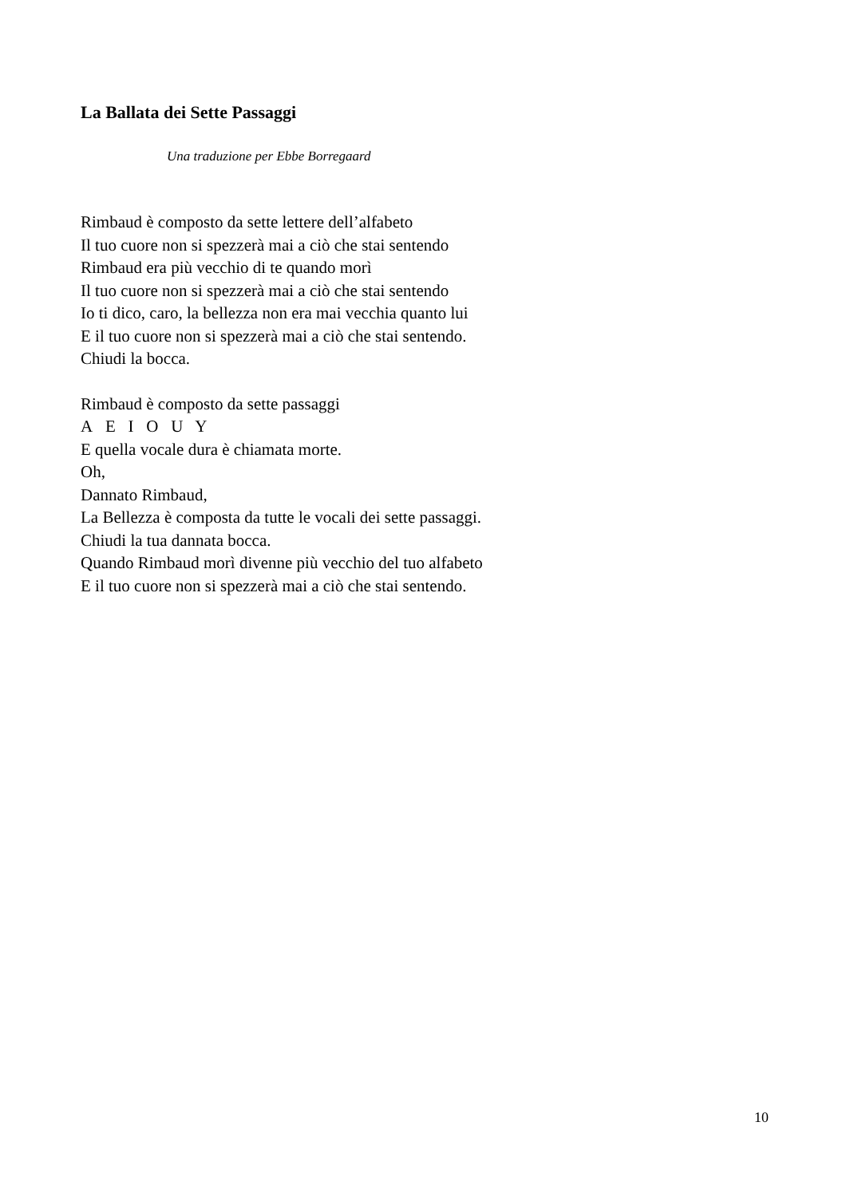La Ballata dei Sette Passaggi
Una traduzione per Ebbe Borregaard
Rimbaud è composto da sette lettere dell’alfabeto
Il tuo cuore non si spezzerà mai a ciò che stai sentendo
Rimbaud era più vecchio di te quando morì
Il tuo cuore non si spezzerà mai a ciò che stai sentendo
Io ti dico, caro, la bellezza non era mai vecchia quanto lui
E il tuo cuore non si spezzerà mai a ciò che stai sentendo.
Chiudi la bocca.
Rimbaud è composto da sette passaggi
A E I O U Y
E quella vocale dura è chiamata morte.
Oh,
Dannato Rimbaud,
La Bellezza è composta da tutte le vocali dei sette passaggi.
Chiudi la tua dannata bocca.
Quando Rimbaud morì divenne più vecchio del tuo alfabeto
E il tuo cuore non si spezzerà mai a ciò che stai sentendo.
10